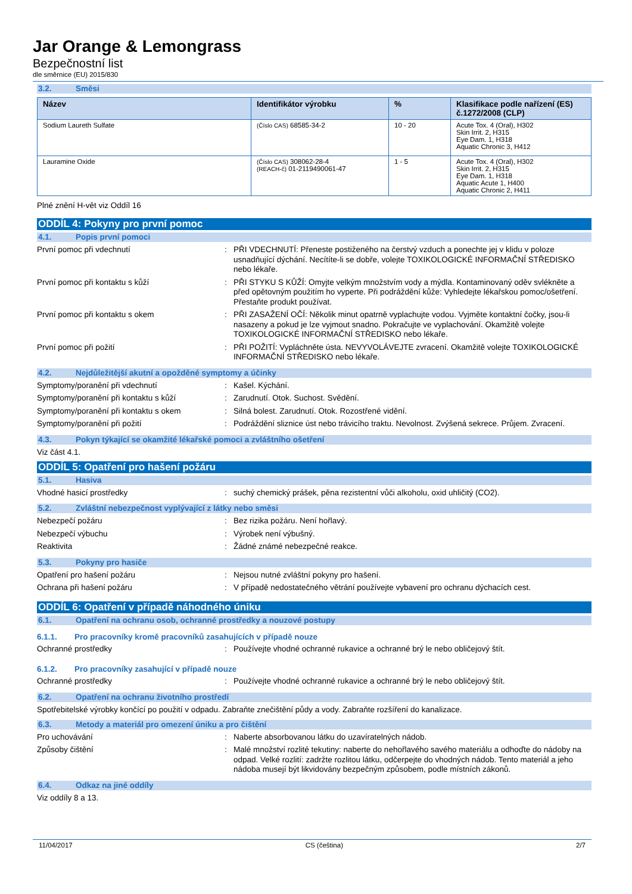Jar Orange & Lemongrass
Bezpečnostní list
dle směrnice (EU) 2015/830
3.2. Směsi
| Název | Identifikátor výrobku | % | Klasifikace podle nařízení (ES) č.1272/2008 (CLP) |
| --- | --- | --- | --- |
| Sodium Laureth Sulfate | (Číslo CAS) 68585-34-2 | 10 - 20 | Acute Tox. 4 (Oral), H302 Skin Irrit. 2, H315 Eye Dam. 1, H318 Aquatic Chronic 3, H412 |
| Lauramine Oxide | (Číslo CAS) 308062-28-4 (REACH-č) 01-2119490061-47 | 1 - 5 | Acute Tox. 4 (Oral), H302 Skin Irrit. 2, H315 Eye Dam. 1, H318 Aquatic Acute 1, H400 Aquatic Chronic 2, H411 |
Plné znění H-vět viz Oddíl 16
ODDÍL 4: Pokyny pro první pomoc
4.1. Popis první pomoci
První pomoc při vdechnutí : PŘI VDECHNUTÍ: Přeneste postiženého na čerstvý vzduch a ponechte jej v klidu v poloze usnadňující dýchání. Necítíte-li se dobře, volejte TOXIKOLOGICKÉ INFORMAČNÍ STŘEDISKO nebo lékaře.
První pomoc při kontaktu s kůží : PŘI STYKU S KŮŽÍ: Omyjte velkým množstvím vody a mýdla. Kontaminovaný oděv svlékněte a před opětovným použitím ho vyperte. Při podráždění kůže: Vyhledejte lékařskou pomoc/ošetření. Přestaňte produkt používat.
První pomoc při kontaktu s okem : PŘI ZASAŽENÍ OČÍ: Několik minut opatrně vyplachujte vodou. Vyjměte kontaktní čočky, jsou-li nasazeny a pokud je lze vyjmout snadno. Pokračujte ve vyplachování. Okamžitě volejte TOXIKOLOGICKÉ INFORMAČNÍ STŘEDISKO nebo lékaře.
První pomoc při požití : PŘI POŽITÍ: Vypláchněte ústa. NEVYVOLÁVEJTE zvracení. Okamžitě volejte TOXIKOLOGICKÉ INFORMAČNÍ STŘEDISKO nebo lékaře.
4.2. Nejdůležitější akutní a opožděné symptomy a účinky
Symptomy/poranění při vdechnutí : Kašel. Kýchání.
Symptomy/poranění při kontaktu s kůží : Zarudnutí. Otok. Suchost. Svědění.
Symptomy/poranění při kontaktu s okem : Silná bolest. Zarudnutí. Otok. Rozostřené vidění.
Symptomy/poranění při požití : Podráždění sliznice úst nebo trávicího traktu. Nevolnost. Zvýšená sekrece. Průjem. Zvracení.
4.3. Pokyn týkající se okamžité lékařské pomoci a zvláštního ošetření
Viz část 4.1.
ODDÍL 5: Opatření pro hašení požáru
5.1. Hasiva
Vhodné hasicí prostředky : suchý chemický prášek, pěna rezistentní vůči alkoholu, oxid uhličitý (CO2).
5.2. Zvláštní nebezpečnost vyplývající z látky nebo směsi
Nebezpečí požáru : Bez rizika požáru. Není hořlavý.
Nebezpečí výbuchu : Výrobek není výbušný.
Reaktivita : Žádné známé nebezpečné reakce.
5.3. Pokyny pro hasiče
Opatření pro hašení požáru : Nejsou nutné zvláštní pokyny pro hašení.
Ochrana při hašení požáru : V případě nedostatečného větrání používejte vybavení pro ochranu dýchacích cest.
ODDÍL 6: Opatření v případě náhodného úniku
6.1. Opatření na ochranu osob, ochranné prostředky a nouzové postupy
6.1.1. Pro pracovníky kromě pracovníků zasahujících v případě nouze
Ochranné prostředky : Používejte vhodné ochranné rukavice a ochranné brý le nebo obličejový štít.
6.1.2. Pro pracovníky zasahující v případě nouze
Ochranné prostředky : Používejte vhodné ochranné rukavice a ochranné brý le nebo obličejový štít.
6.2. Opatření na ochranu životního prostředí
Spotřebitelské výrobky končící po použití v odpadu. Zabraňte znečištění půdy a vody. Zabraňte rozšíření do kanalizace.
6.3. Metody a materiál pro omezení úniku a pro čištění
Pro uchovávání : Naberte absorbovanou látku do uzavíratelných nádob.
Způsoby čištění : Malé množství rozlité tekutiny: naberte do nehořlavého savého materiálu a odhoďte do nádoby na odpad. Velké rozlití: zadržte rozlitou látku, odčerpejte do vhodných nádob. Tento materiál a jeho nádoba musejí být likvidovány bezpečným způsobem, podle místních zákonů.
6.4. Odkaz na jiné oddíly
Viz oddíly 8 a 13.
11/04/2017 CS (čeština) 2/7